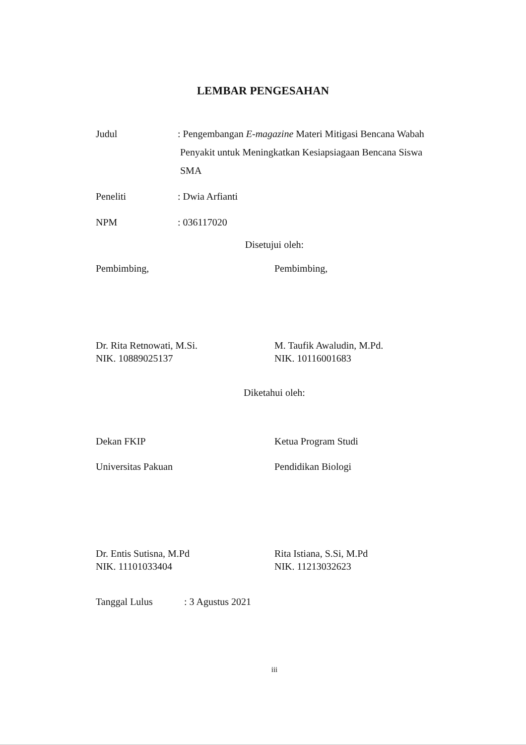LEMBAR PENGESAHAN
Judul : Pengembangan E-magazine Materi Mitigasi Bencana Wabah
Penyakit untuk Meningkatkan Kesiapsiagaan Bencana Siswa
SMA
Peneliti : Dwia Arfianti
NPM : 036117020
Disetujui oleh:
Pembimbing, Pembimbing,
Dr. Rita Retnowati, M.Si.
NIK. 10889025137
M. Taufik Awaludin, M.Pd.
NIK. 10116001683
Diketahui oleh:
Dekan FKIP Ketua Program Studi
Universitas Pakuan Pendidikan Biologi
Dr. Entis Sutisna, M.Pd
NIK. 11101033404
Rita Istiana, S.Si, M.Pd
NIK. 11213032623
Tanggal Lulus : 3 Agustus 2021
iii